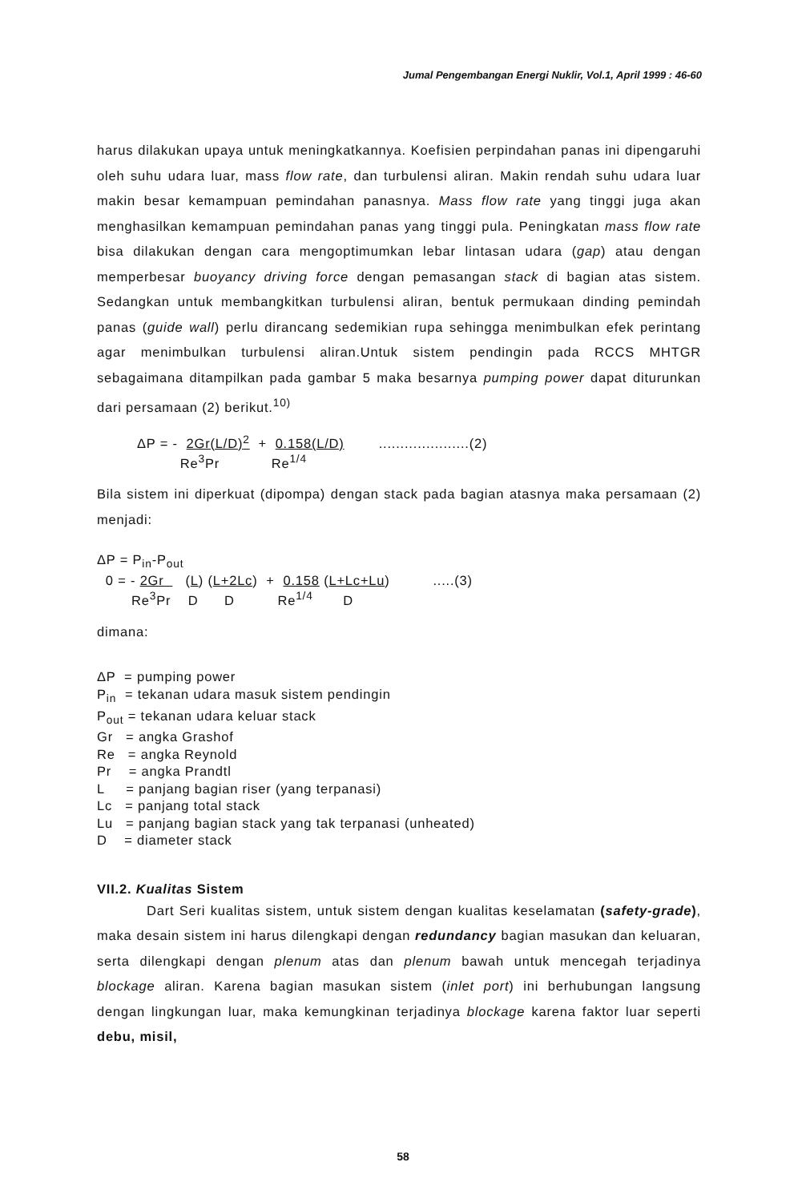Jumal Pengembangan Energi Nuklir, Vol.1, April 1999 : 46-60
harus dilakukan upaya untuk meningkatkannya. Koefisien perpindahan panas ini dipengaruhi oleh suhu udara luar, mass flow rate, dan turbulensi aliran. Makin rendah suhu udara luar makin besar kemampuan pemindahan panasnya. Mass flow rate yang tinggi juga akan menghasilkan kemampuan pemindahan panas yang tinggi pula. Peningkatan mass flow rate bisa dilakukan dengan cara mengoptimumkan lebar lintasan udara (gap) atau dengan memperbesar buoyancy driving force dengan pemasangan stack di bagian atas sistem. Sedangkan untuk membangkitkan turbulensi aliran, bentuk permukaan dinding pemindah panas (guide wall) perlu dirancang sedemikian rupa sehingga menimbulkan efek perintang agar menimbulkan turbulensi aliran.Untuk sistem pendingin pada RCCS MHTGR sebagaimana ditampilkan pada gambar 5 maka besarnya pumping power dapat diturunkan dari persamaan (2) berikut.<sup>10)</sup>
ΔP = -  2Gr(L/D)2  +  0.158(L/D)        .....................(2)
          Re3Pr            Re1/4
Bila sistem ini diperkuat (dipompa) dengan stack pada bagian atasnya maka persamaan (2) menjadi:
ΔP = Pin-Pout
  0 = - 2Gr     (L) (L+2Lc)  +  0.158 (L+Lc+Lu)          .....(3)
        Re3Pr    D      D          Re1/4       D
dimana:
ΔP = pumping power
P<sub>in</sub> = tekanan udara masuk sistem pendingin
P<sub>out</sub> = tekanan udara keluar stack
Gr = angka Grashof
Re = angka Reynold
Pr = angka Prandtl
L = panjang bagian riser (yang terpanasi)
Lc = panjang total stack
Lu = panjang bagian stack yang tak terpanasi (unheated)
D = diameter stack
VII.2. Kualitas Sistem
Dart Seri kualitas sistem, untuk sistem dengan kualitas keselamatan (safety-grade), maka desain sistem ini harus dilengkapi dengan redundancy bagian masukan dan keluaran, serta dilengkapi dengan plenum atas dan plenum bawah untuk mencegah terjadinya blockage aliran. Karena bagian masukan sistem (inlet port) ini berhubungan langsung dengan lingkungan luar, maka kemungkinan terjadinya blockage karena faktor luar seperti debu, misil,
58